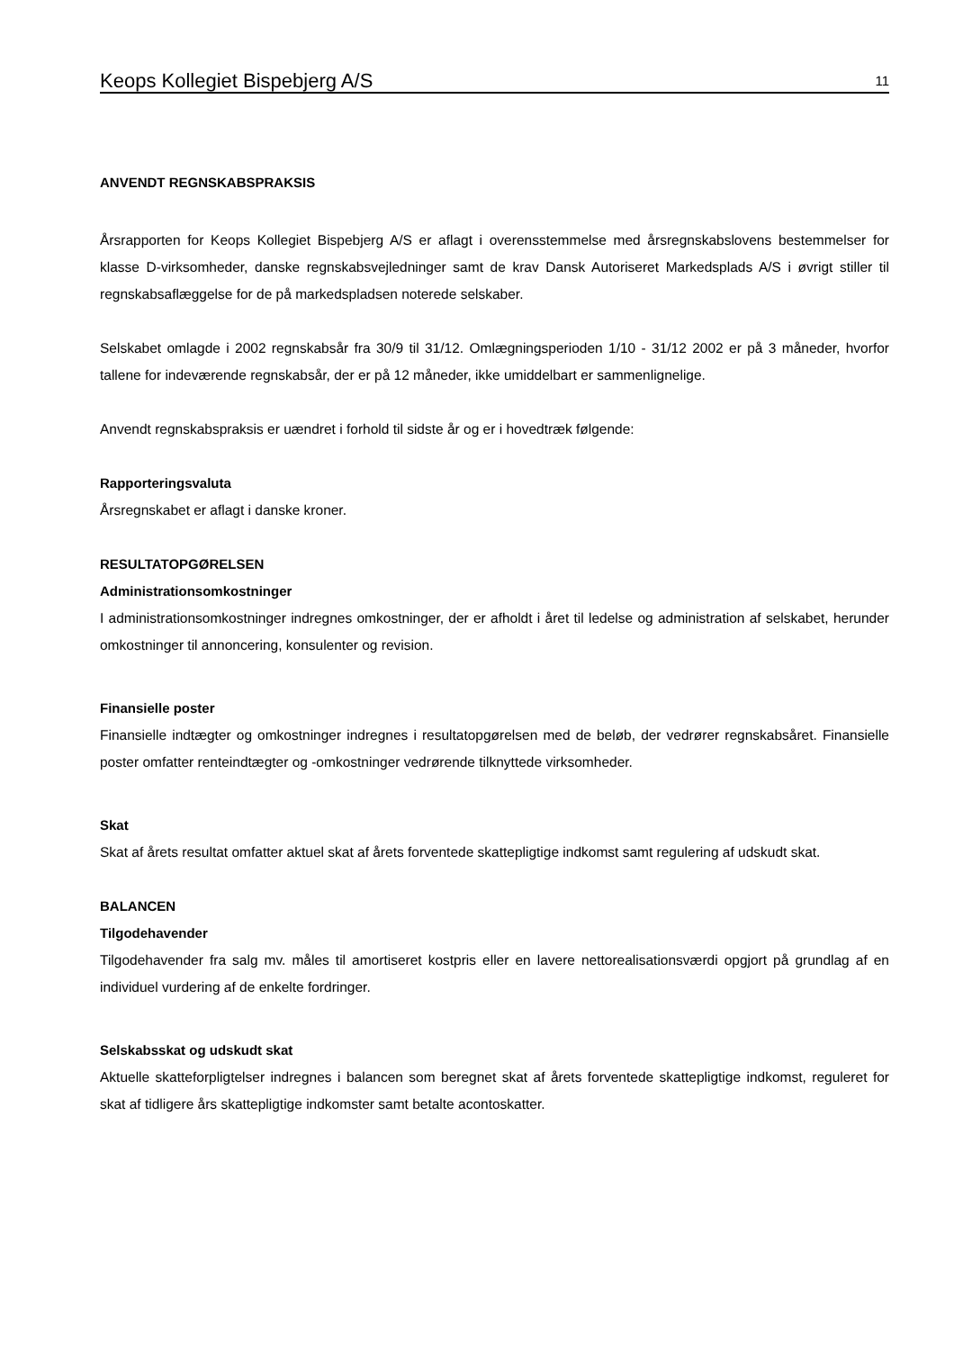Keops Kollegiet Bispebjerg A/S 11
ANVENDT REGNSKABSPRAKSIS
Årsrapporten for Keops Kollegiet Bispebjerg A/S er aflagt i overensstemmelse med årsregnskabslovens bestemmelser for klasse D-virksomheder, danske regnskabsvejledninger samt de krav Dansk Autoriseret Markedsplads A/S i øvrigt stiller til regnskabsaflæggelse for de på markedspladsen noterede selskaber.
Selskabet omlagde i 2002 regnskabsår fra 30/9 til 31/12. Omlægningsperioden 1/10 - 31/12 2002 er på 3 måneder, hvorfor tallene for indeværende regnskabsår, der er på 12 måneder, ikke umiddelbart er sammenlignelige.
Anvendt regnskabspraksis er uændret i forhold til sidste år og er i hovedtræk følgende:
Rapporteringsvaluta
Årsregnskabet er aflagt i danske kroner.
RESULTATOPGØRELSEN
Administrationsomkostninger
I administrationsomkostninger indregnes omkostninger, der er afholdt i året til ledelse og administration af selskabet, herunder omkostninger til annoncering, konsulenter og revision.
Finansielle poster
Finansielle indtægter og omkostninger indregnes i resultatopgørelsen med de beløb, der vedrører regnskabsåret. Finansielle poster omfatter renteindtægter og -omkostninger vedrørende tilknyttede virksomheder.
Skat
Skat af årets resultat omfatter aktuel skat af årets forventede skattepligtige indkomst samt regulering af udskudt skat.
BALANCEN
Tilgodehavender
Tilgodehavender fra salg mv. måles til amortiseret kostpris eller en lavere nettorealisationsværdi opgjort på grundlag af en individuel vurdering af de enkelte fordringer.
Selskabsskat og udskudt skat
Aktuelle skatteforpligtelser indregnes i balancen som beregnet skat af årets forventede skattepligtige indkomst, reguleret for skat af tidligere års skattepligtige indkomster samt betalte acontoskatter.